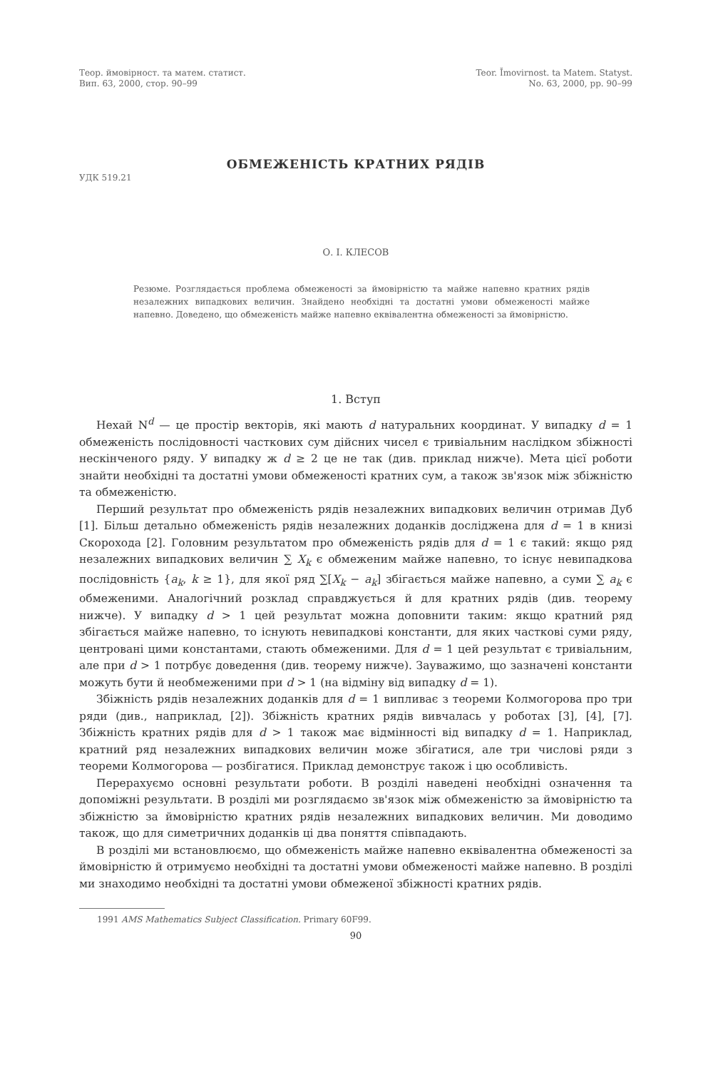Теор. ймовірност. та матем. статист.
Вип. 63, 2000, стор. 90–99
Teor. Ĭmovirnost. ta Matem. Statyst.
No. 63, 2000, pp. 90–99
ОБМЕЖЕНІСТЬ КРАТНИХ РЯДІВ
УДК 519.21
О. І. КЛЕСОВ
Резюме. Розглядається проблема обмеженості за ймовірністю та майже напевно кратних рядів незалежних випадкових величин. Знайдено необхідні та достатні умови обмеженості майже напевно. Доведено, що обмеженість майже напевно еквівалентна обмеженості за ймовірністю.
1. Вступ
Нехай N<sup>d</sup> — це простір векторів, які мають d натуральних координат. У випадку d = 1 обмеженість послідовності часткових сум дійсних чисел є тривіальним наслідком збіжності нескінченого ряду. У випадку ж d ≥ 2 це не так (див. приклад нижче). Мета цієї роботи знайти необхідні та достатні умови обмеженості кратних сум, а також зв'язок між збіжністю та обмеженістю.
Перший результат про обмеженість рядів незалежних випадкових величин отримав Дуб [1]. Більш детально обмеженість рядів незалежних доданків досліджена для d = 1 в книзі Скорохода [2]. Головним результатом про обмеженість рядів для d = 1 є такий: якщо ряд незалежних випадкових величин ∑ X<sub>k</sub> є обмеженим майже напевно, то існує невипадкова послідовність {a<sub>k</sub>, k ≥ 1}, для якої ряд ∑[X<sub>k</sub> − a<sub>k</sub>] збігається майже напевно, а суми ∑ a<sub>k</sub> є обмеженими. Аналогічний розклад справджується й для кратних рядів (див. теорему нижче). У випадку d > 1 цей результат можна доповнити таким: якщо кратний ряд збігається майже напевно, то існують невипадкові константи, для яких часткові суми ряду, центровані цими константами, стають обмеженими. Для d = 1 цей результат є тривіальним, але при d > 1 потрбує доведення (див. теорему нижче). Зауважимо, що зазначені константи можуть бути й необмеженими при d > 1 (на відміну від випадку d = 1).
Збіжність рядів незалежних доданків для d = 1 випливає з теореми Колмогорова про три ряди (див., наприклад, [2]). Збіжність кратних рядів вивчалась у роботах [3], [4], [7]. Збіжність кратних рядів для d > 1 також має відмінності від випадку d = 1. Наприклад, кратний ряд незалежних випадкових величин може збігатися, але три числові ряди з теореми Колмогорова — розбігатися. Приклад демонструє також і цю особливість.
Перерахуємо основні результати роботи. В розділі наведені необхідні означення та допоміжні результати. В розділі ми розглядаємо зв'язок між обмеженістю за ймовірністю та збіжністю за ймовірністю кратних рядів незалежних випадкових величин. Ми доводимо також, що для симетричних доданків ці два поняття співпадають.
В розділі ми встановлюємо, що обмеженість майже напевно еквівалентна обмеженості за ймовірністю й отримуємо необхідні та достатні умови обмеженості майже напевно. В розділі ми знаходимо необхідні та достатні умови обмеженої збіжності кратних рядів.
1991 AMS Mathematics Subject Classification. Primary 60F99.
90